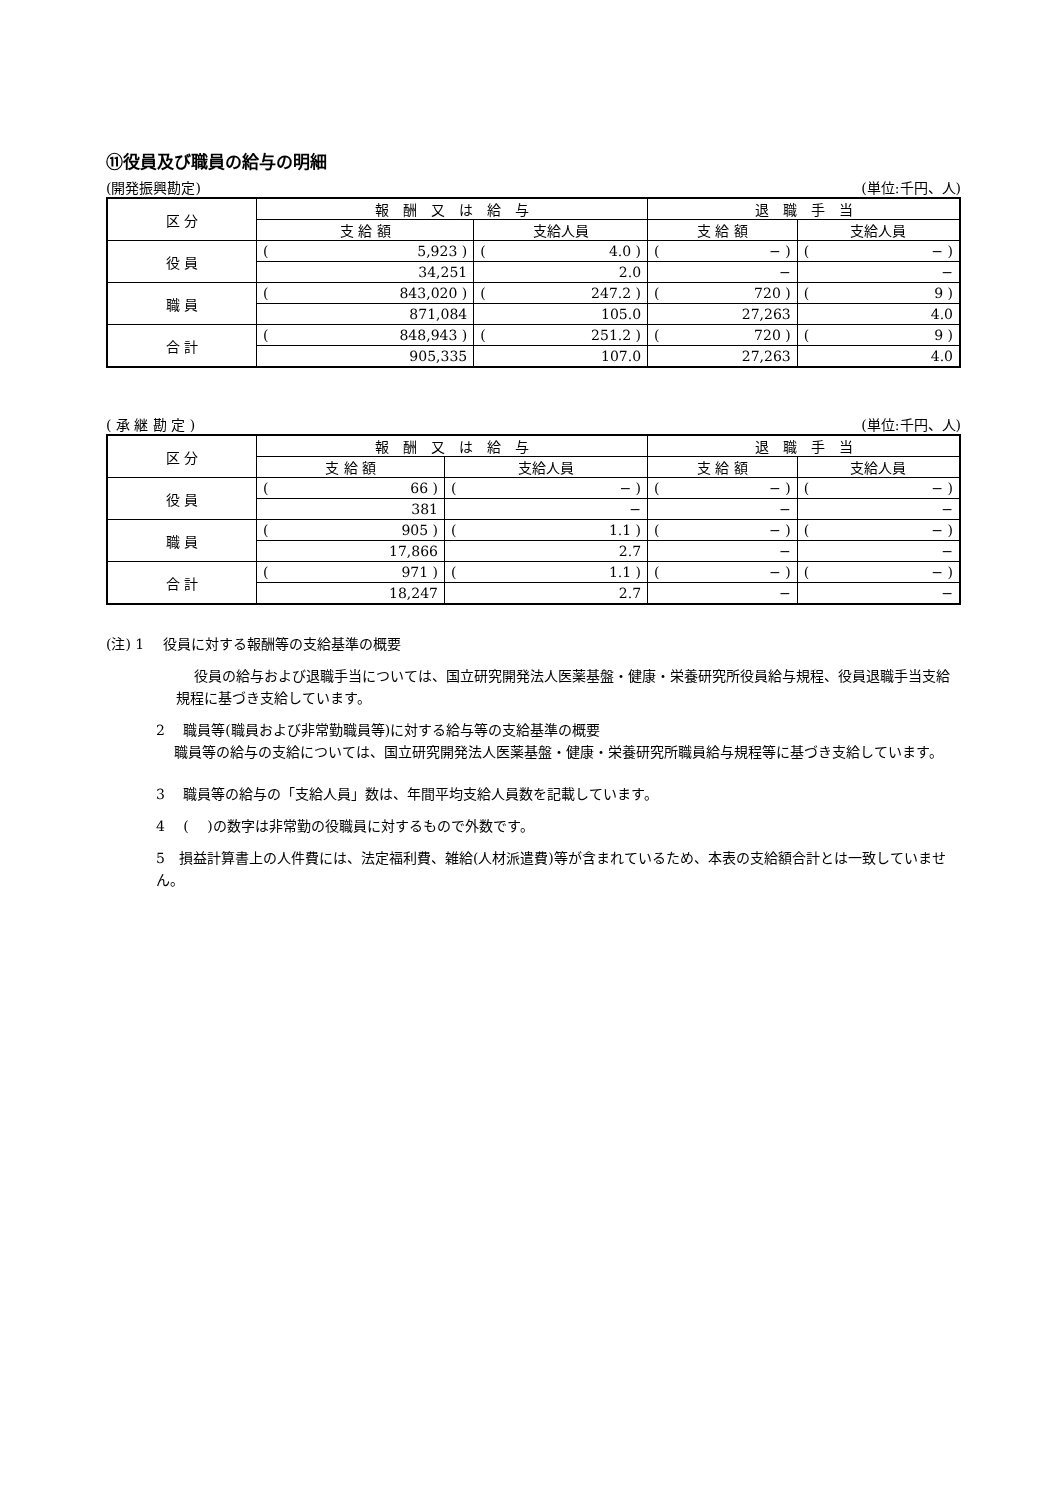⑪役員及び職員の給与の明細
(開発振興勘定) (単位:千円、人)
| 区 分 | 報 酬 又 は 給 与 | | 退 職 手 当 | |
| --- | --- | --- | --- | --- |
| | 支 給 額 | 支給人員 | 支 給 額 | 支給人員 |
| 役 員 | ( 5,923 ) | ( 4.0 ) | ( − ) | ( − ) |
| | 34,251 | 2.0 | − | − |
| 職 員 | ( 843,020 ) | ( 247.2 ) | ( 720 ) | ( 9 ) |
| | 871,084 | 105.0 | 27,263 | 4.0 |
| 合 計 | ( 848,943 ) | ( 251.2 ) | ( 720 ) | ( 9 ) |
| | 905,335 | 107.0 | 27,263 | 4.0 |
( 承 継 勘 定 ) (単位:千円、人)
| 区 分 | 報 酬 又 は 給 与 | | 退 職 手 当 | |
| --- | --- | --- | --- | --- |
| | 支 給 額 | 支給人員 | 支 給 額 | 支給人員 |
| 役 員 | ( 66 ) | ( − ) | ( − ) | ( − ) |
| | 381 | − | − | − |
| 職 員 | ( 905 ) | ( 1.1 ) | ( − ) | ( − ) |
| | 17,866 | 2.7 | − | − |
| 合 計 | ( 971 ) | ( 1.1 ) | ( − ) | ( − ) |
| | 18,247 | 2.7 | − | − |
(注) 1　 役員に対する報酬等の支給基準の概要
役員の給与および退職手当については、国立研究開発法人医薬基盤・健康・栄養研究所役員給与規程、役員退職手当支給規程に基づき支給しています。
2　 職員等(職員および非常勤職員等)に対する給与等の支給基準の概要
職員等の給与の支給については、国立研究開発法人医薬基盤・健康・栄養研究所職員給与規程等に基づき支給しています。
3　 職員等の給与の「支給人員」数は、年間平均支給人員数を記載しています。
4　 (　 )の数字は非常勤の役職員に対するもので外数です。
5　損益計算書上の人件費には、法定福利費、雑給(人材派遣費)等が含まれているため、本表の支給額合計とは一致していません。